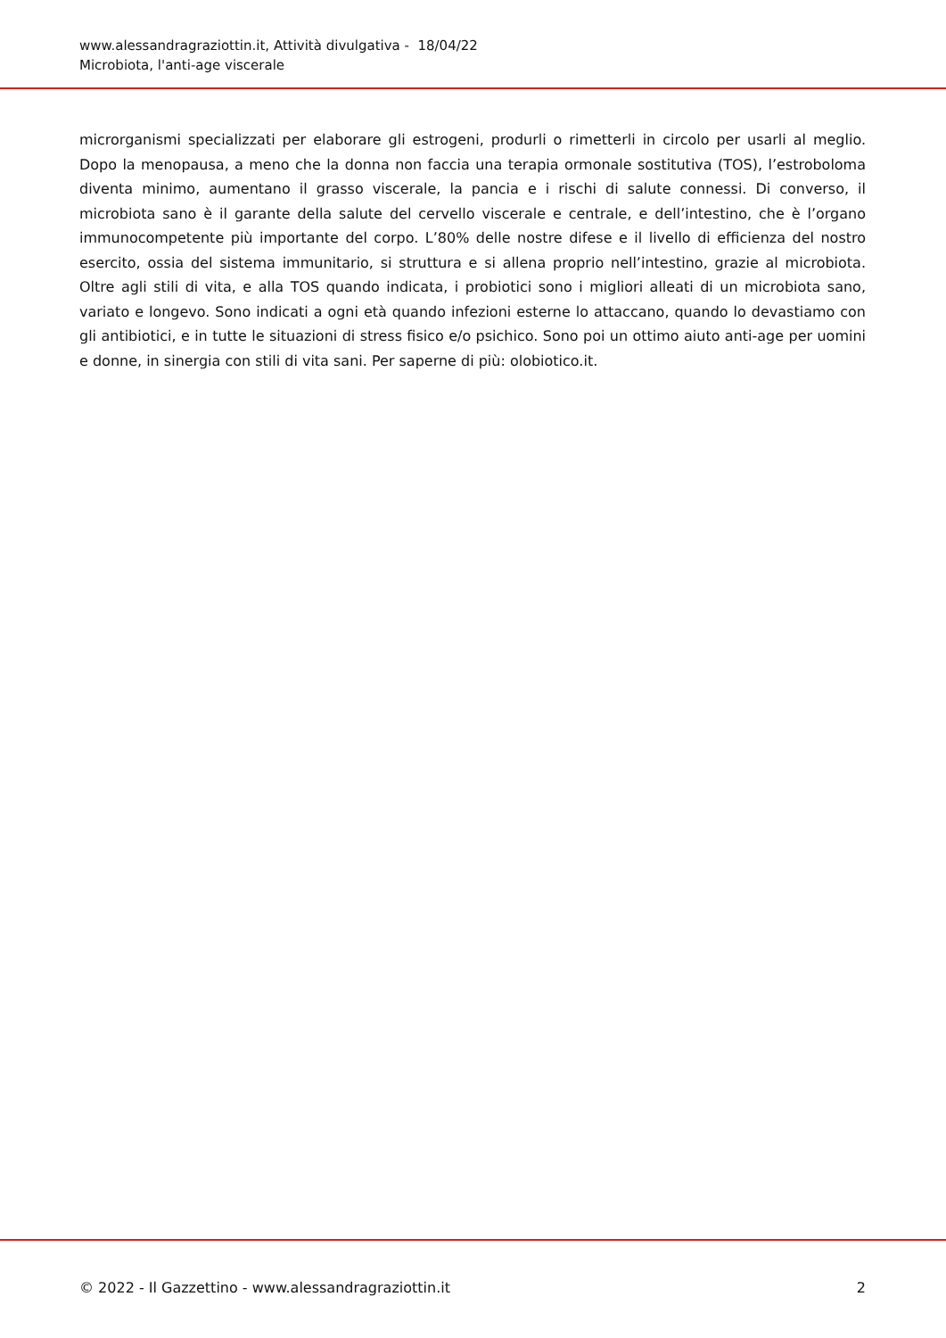www.alessandragraziottin.it, Attività divulgativa - 18/04/22
Microbiota, l'anti-age viscerale
microrganismi specializzati per elaborare gli estrogeni, produrli o rimetterli in circolo per usarli al meglio. Dopo la menopausa, a meno che la donna non faccia una terapia ormonale sostitutiva (TOS), l’estroboloma diventa minimo, aumentano il grasso viscerale, la pancia e i rischi di salute connessi. Di converso, il microbiota sano è il garante della salute del cervello viscerale e centrale, e dell’intestino, che è l’organo immunocompetente più importante del corpo. L’80% delle nostre difese e il livello di efficienza del nostro esercito, ossia del sistema immunitario, si struttura e si allena proprio nell’intestino, grazie al microbiota. Oltre agli stili di vita, e alla TOS quando indicata, i probiotici sono i migliori alleati di un microbiota sano, variato e longevo. Sono indicati a ogni età quando infezioni esterne lo attaccano, quando lo devastiamo con gli antibiotici, e in tutte le situazioni di stress fisico e/o psichico. Sono poi un ottimo aiuto anti-age per uomini e donne, in sinergia con stili di vita sani. Per saperne di più: olobiotico.it.
© 2022 - Il Gazzettino - www.alessandragraziottin.it 2